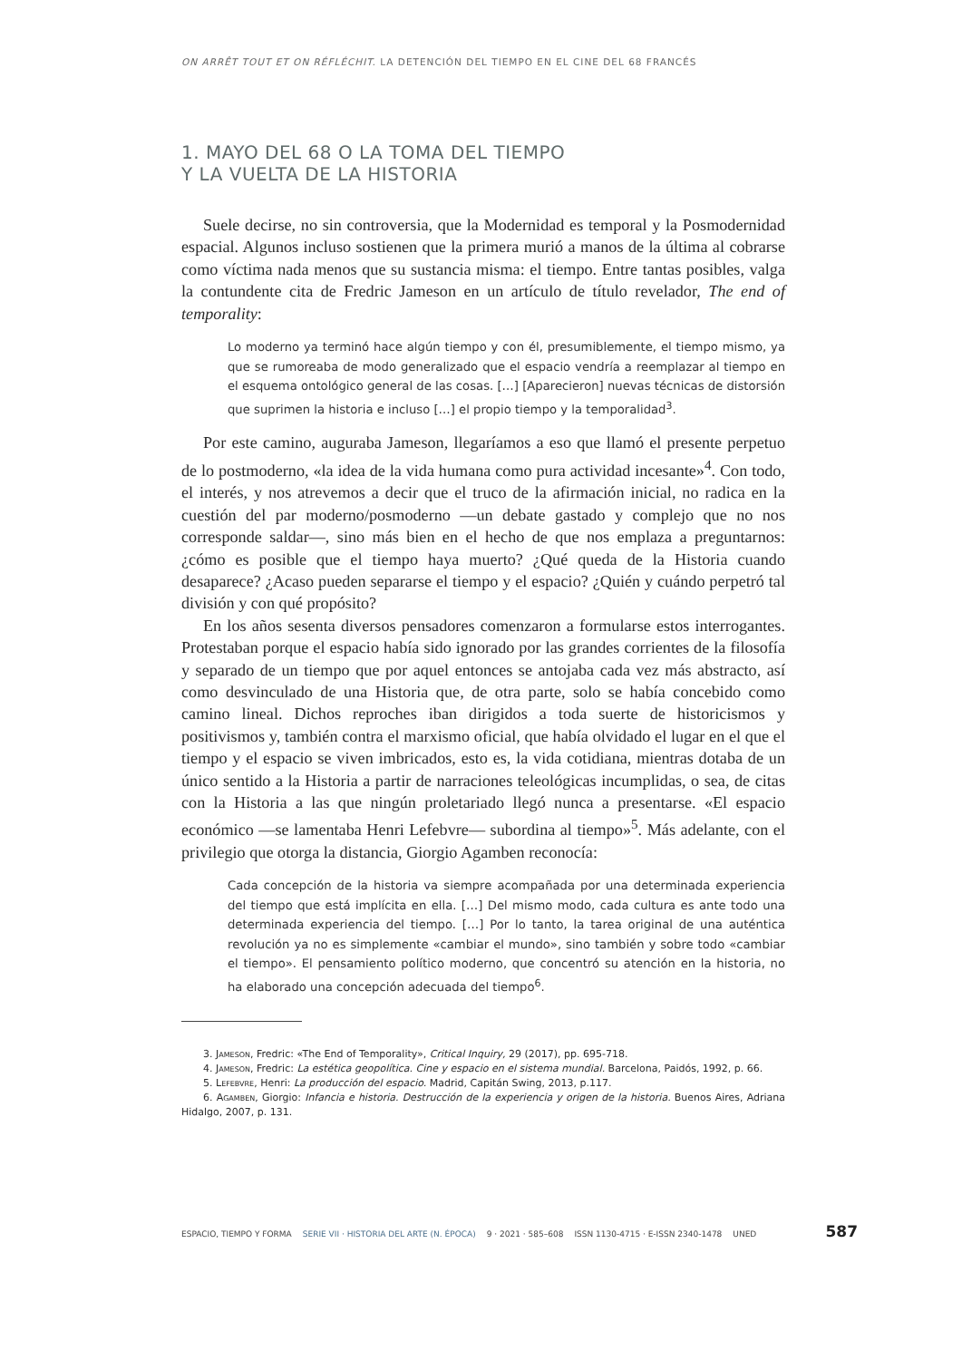ON ARRÊT TOUT ET ON RÉFLÉCHIT. LA DETENCIÓN DEL TIEMPO EN EL CINE DEL 68 FRANCÉS
1. MAYO DEL 68 O LA TOMA DEL TIEMPO
Y LA VUELTA DE LA HISTORIA
Suele decirse, no sin controversia, que la Modernidad es temporal y la Posmodernidad espacial. Algunos incluso sostienen que la primera murió a manos de la última al cobrarse como víctima nada menos que su sustancia misma: el tiempo. Entre tantas posibles, valga la contundente cita de Fredric Jameson en un artículo de título revelador, The end of temporality:
Lo moderno ya terminó hace algún tiempo y con él, presumiblemente, el tiempo mismo, ya que se rumoreaba de modo generalizado que el espacio vendría a reemplazar al tiempo en el esquema ontológico general de las cosas. […] [Aparecieron] nuevas técnicas de distorsión que suprimen la historia e incluso […] el propio tiempo y la temporalidad<sup>3</sup>.
Por este camino, auguraba Jameson, llegaríamos a eso que llamó el presente perpetuo de lo postmoderno, «la idea de la vida humana como pura actividad incesante»<sup>4</sup>. Con todo, el interés, y nos atrevemos a decir que el truco de la afirmación inicial, no radica en la cuestión del par moderno/posmoderno —un debate gastado y complejo que no nos corresponde saldar—, sino más bien en el hecho de que nos emplaza a preguntarnos: ¿cómo es posible que el tiempo haya muerto? ¿Qué queda de la Historia cuando desaparece? ¿Acaso pueden separarse el tiempo y el espacio? ¿Quién y cuándo perpetró tal división y con qué propósito?
En los años sesenta diversos pensadores comenzaron a formularse estos interrogantes. Protestaban porque el espacio había sido ignorado por las grandes corrientes de la filosofía y separado de un tiempo que por aquel entonces se antojaba cada vez más abstracto, así como desvinculado de una Historia que, de otra parte, solo se había concebido como camino lineal. Dichos reproches iban dirigidos a toda suerte de historicismos y positivismos y, también contra el marxismo oficial, que había olvidado el lugar en el que el tiempo y el espacio se viven imbricados, esto es, la vida cotidiana, mientras dotaba de un único sentido a la Historia a partir de narraciones teleológicas incumplidas, o sea, de citas con la Historia a las que ningún proletariado llegó nunca a presentarse. «El espacio económico —se lamentaba Henri Lefebvre— subordina al tiempo»<sup>5</sup>. Más adelante, con el privilegio que otorga la distancia, Giorgio Agamben reconocía:
Cada concepción de la historia va siempre acompañada por una determinada experiencia del tiempo que está implícita en ella. […] Del mismo modo, cada cultura es ante todo una determinada experiencia del tiempo. […] Por lo tanto, la tarea original de una auténtica revolución ya no es simplemente «cambiar el mundo», sino también y sobre todo «cambiar el tiempo». El pensamiento político moderno, que concentró su atención en la historia, no ha elaborado una concepción adecuada del tiempo<sup>6</sup>.
3. Jameson, Fredric: «The End of Temporality», Critical Inquiry, 29 (2017), pp. 695-718.
4. Jameson, Fredric: La estética geopolítica. Cine y espacio en el sistema mundial. Barcelona, Paidós, 1992, p. 66.
5. Lefebvre, Henri: La producción del espacio. Madrid, Capitán Swing, 2013, p.117.
6. Agamben, Giorgio: Infancia e historia. Destrucción de la experiencia y origen de la historia. Buenos Aires, Adriana Hidalgo, 2007, p. 131.
ESPACIO, TIEMPO Y FORMA SERIE VII · HISTORIA DEL ARTE (N. ÉPOCA) 9 · 2021 · 585–608 ISSN 1130-4715 · E-ISSN 2340-1478 UNED 587